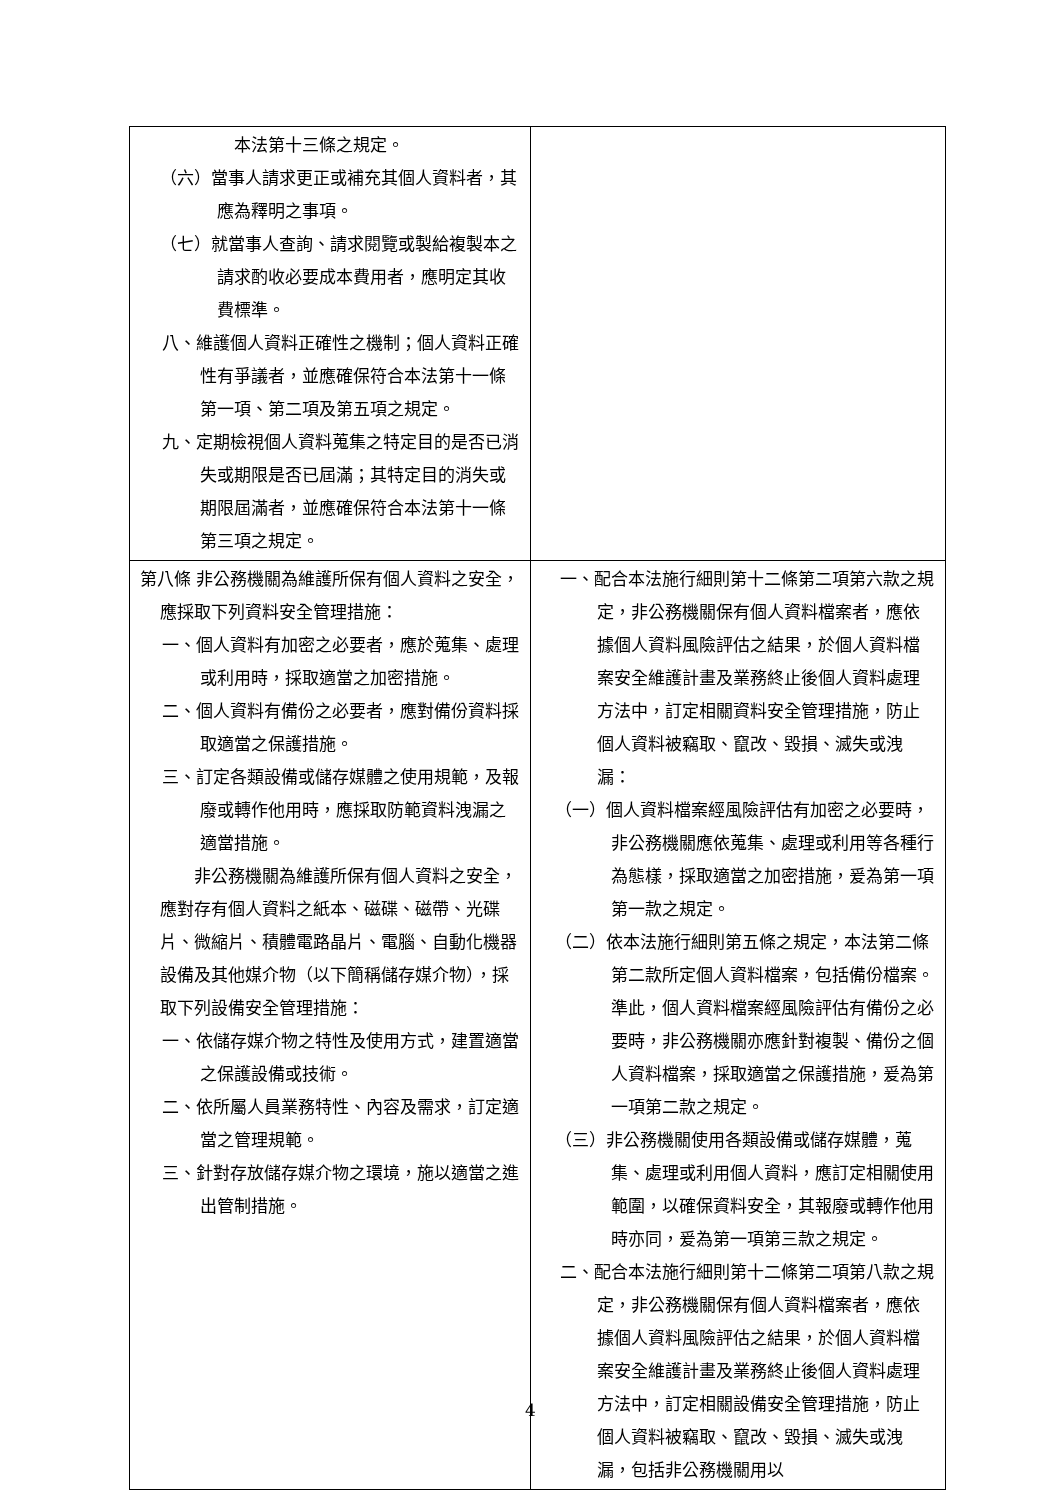| 本法第十三條之規定。 （六）當事人請求更正或補充其個人資料者，其應為釋明之事項。 （七）就當事人查詢、請求閱覽或製給複製本之請求酌收必要成本費用者，應明定其收費標準。 八、維護個人資料正確性之機制；個人資料正確性有爭議者，並應確保符合本法第十一條第一項、第二項及第五項之規定。 九、定期檢視個人資料蒐集之特定目的是否已消失或期限是否已屆滿；其特定目的消失或期限屆滿者，並應確保符合本法第十一條第三項之規定。 | |
| 第八條 非公務機關為維護所保有個人資料之安全，應採取下列資料安全管理措施： 一、個人資料有加密之必要者，應於蒐集、處理或利用時，採取適當之加密措施。 二、個人資料有備份之必要者，應對備份資料採取適當之保護措施。 三、訂定各類設備或儲存媒體之使用規範，及報廢或轉作他用時，應採取防範資料洩漏之適當措施。 非公務機關為維護所保有個人資料之安全，應對存有個人資料之紙本、磁碟、磁帶、光碟片、微縮片、積體電路晶片、電腦、自動化機器設備及其他媒介物（以下簡稱儲存媒介物），採取下列設備安全管理措施： 一、依儲存媒介物之特性及使用方式，建置適當之保護設備或技術。 二、依所屬人員業務特性、內容及需求，訂定適當之管理規範。 三、針對存放儲存媒介物之環境，施以適當之進出管制措施。 | 一、配合本法施行細則第十二條第二項第六款之規定，非公務機關保有個人資料檔案者，應依據個人資料風險評估之結果，於個人資料檔案安全維護計畫及業務終止後個人資料處理方法中，訂定相關資料安全管理措施，防止個人資料被竊取、竄改、毀損、滅失或洩漏： （一）個人資料檔案經風險評估有加密之必要時，非公務機關應依蒐集、處理或利用等各種行為態樣，採取適當之加密措施，爰為第一項第一款之規定。 （二）依本法施行細則第五條之規定，本法第二條第二款所定個人資料檔案，包括備份檔案。準此，個人資料檔案經風險評估有備份之必要時，非公務機關亦應針對複製、備份之個人資料檔案，採取適當之保護措施，爰為第一項第二款之規定。 （三）非公務機關使用各類設備或儲存媒體，蒐集、處理或利用個人資料，應訂定相關使用範圍，以確保資料安全，其報廢或轉作他用時亦同，爰為第一項第三款之規定。 二、配合本法施行細則第十二條第二項第八款之規定，非公務機關保有個人資料檔案者，應依據個人資料風險評估之結果，於個人資料檔案安全維護計畫及業務終止後個人資料處理方法中，訂定相關設備安全管理措施，防止個人資料被竊取、竄改、毀損、滅失或洩漏，包括非公務機關用以 |
4